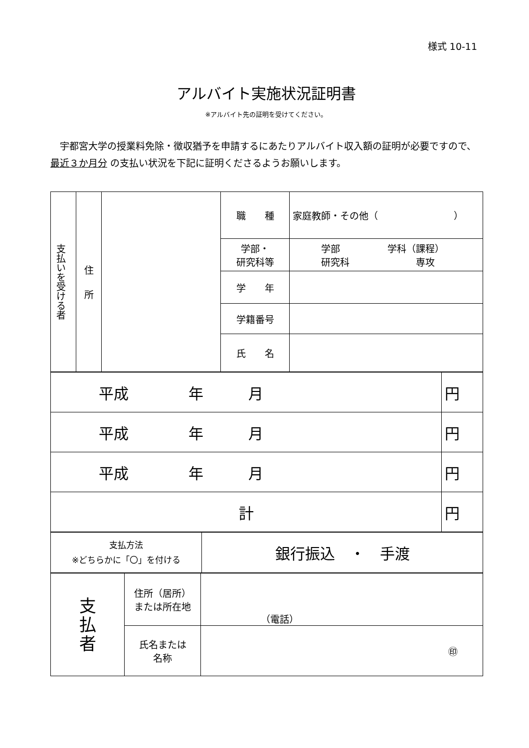様式 10-11
アルバイト実施状況証明書
※アルバイト先の証明を受けてください。
　宇都宮大学の授業料免除・徴収猶予を申請するにあたりアルバイト収入額の証明が必要ですので、最近３か月分 の支払い状況を下記に証明くださるようお願いします。
| 支払いを受ける者 | 住 所 | | 職 種 | 家庭教師・その他（ ） |
| | | | 学部・ 研究科等 | 学部 学科（課程） 研究科 専攻 |
| | | | 学 年 | |
| | | | 学籍番号 | |
| | | | 氏 名 | |
| 平成 年 月 | 円 |
| 平成 年 月 | 円 |
| 平成 年 月 | 円 |
| 計 | 円 |
| 支払方法 ※どちらかに「〇」を付ける | 銀行振込 ・ 手渡 |
| 支 払 者 | 住所（居所） または所在地 | （電話） |
| | 氏名または 名称 | ㊞ |